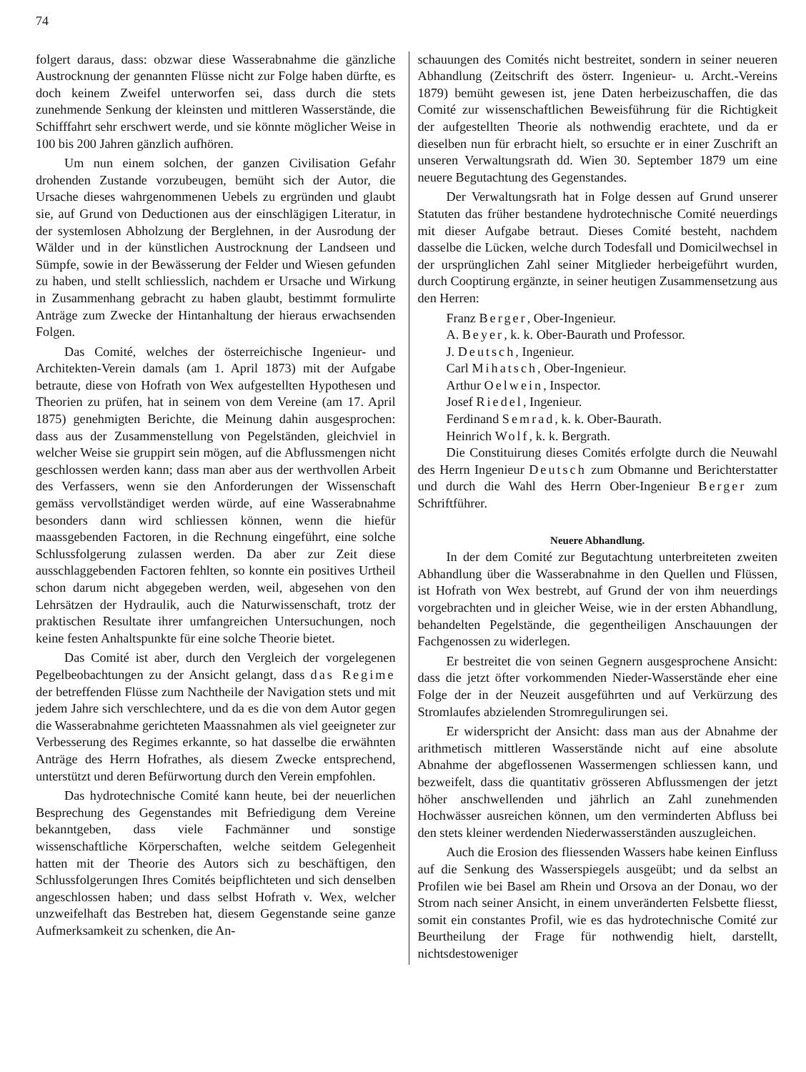74
folgert daraus, dass: obzwar diese Wasserabnahme die gänzliche Austrocknung der genannten Flüsse nicht zur Folge haben dürfte, es doch keinem Zweifel unterworfen sei, dass durch die stets zunehmende Senkung der kleinsten und mittleren Wasserstände, die Schifffahrt sehr erschwert werde, und sie könnte möglicher Weise in 100 bis 200 Jahren gänzlich aufhören.
Um nun einem solchen, der ganzen Civilisation Gefahr drohenden Zustande vorzubeugen, bemüht sich der Autor, die Ursache dieses wahrgenommenen Uebels zu ergründen und glaubt sie, auf Grund von Deductionen aus der einschlägigen Literatur, in der systemlosen Abholzung der Berglehnen, in der Ausrodung der Wälder und in der künstlichen Austrocknung der Landseen und Sümpfe, sowie in der Bewässerung der Felder und Wiesen gefunden zu haben, und stellt schliesslich, nachdem er Ursache und Wirkung in Zusammenhang gebracht zu haben glaubt, bestimmt formulirte Anträge zum Zwecke der Hintanhaltung der hieraus erwachsenden Folgen.
Das Comité, welches der österreichische Ingenieur- und Architekten-Verein damals (am 1. April 1873) mit der Aufgabe betraute, diese von Hofrath von Wex aufgestellten Hypothesen und Theorien zu prüfen, hat in seinem von dem Vereine (am 17. April 1875) genehmigten Berichte, die Meinung dahin ausgesprochen: dass aus der Zusammenstellung von Pegelständen, gleichviel in welcher Weise sie gruppirt sein mögen, auf die Abflussmengen nicht geschlossen werden kann; dass man aber aus der werthvollen Arbeit des Verfassers, wenn sie den Anforderungen der Wissenschaft gemäss vervollständiget werden würde, auf eine Wasserabnahme besonders dann wird schliessen können, wenn die hiefür maassgebenden Factoren, in die Rechnung eingeführt, eine solche Schlussfolgerung zulassen werden. Da aber zur Zeit diese ausschlaggebenden Factoren fehlten, so konnte ein positives Urtheil schon darum nicht abgegeben werden, weil, abgesehen von den Lehrsätzen der Hydraulik, auch die Naturwissenschaft, trotz der praktischen Resultate ihrer umfangreichen Untersuchungen, noch keine festen Anhaltspunkte für eine solche Theorie bietet.
Das Comité ist aber, durch den Vergleich der vorgelegenen Pegelbeobachtungen zu der Ansicht gelangt, dass das Regime der betreffenden Flüsse zum Nachtheile der Navigation stets und mit jedem Jahre sich verschlechtere, und da es die von dem Autor gegen die Wasserabnahme gerichteten Maassnahmen als viel geeigneter zur Verbesserung des Regimes erkannte, so hat dasselbe die erwähnten Anträge des Herrn Hofrathes, als diesem Zwecke entsprechend, unterstützt und deren Befürwortung durch den Verein empfohlen.
Das hydrotechnische Comité kann heute, bei der neuerlichen Besprechung des Gegenstandes mit Befriedigung dem Vereine bekanntgeben, dass viele Fachmänner und sonstige wissenschaftliche Körperschaften, welche seitdem Gelegenheit hatten mit der Theorie des Autors sich zu beschäftigen, den Schlussfolgerungen Ihres Comités beipflichteten und sich denselben angeschlossen haben; und dass selbst Hofrath v. Wex, welcher unzweifelhaft das Bestreben hat, diesem Gegenstande seine ganze Aufmerksamkeit zu schenken, die An-
schauungen des Comités nicht bestreitet, sondern in seiner neueren Abhandlung (Zeitschrift des österr. Ingenieur- u. Archt.-Vereins 1879) bemüht gewesen ist, jene Daten herbeizuschaffen, die das Comité zur wissenschaftlichen Beweisführung für die Richtigkeit der aufgestellten Theorie als nothwendig erachtete, und da er dieselben nun für erbracht hielt, so ersuchte er in einer Zuschrift an unseren Verwaltungsrath dd. Wien 30. September 1879 um eine neuere Begutachtung des Gegenstandes.
Der Verwaltungsrath hat in Folge dessen auf Grund unserer Statuten das früher bestandene hydrotechnische Comité neuerdings mit dieser Aufgabe betraut. Dieses Comité besteht, nachdem dasselbe die Lücken, welche durch Todesfall und Domicilwechsel in der ursprünglichen Zahl seiner Mitglieder herbeigeführt wurden, durch Cooptirung ergänzte, in seiner heutigen Zusammensetzung aus den Herren:
Franz Berger, Ober-Ingenieur.
A. Beyer, k. k. Ober-Baurath und Professor.
J. Deutsch, Ingenieur.
Carl Mihatsch, Ober-Ingenieur.
Arthur Oelwein, Inspector.
Josef Riedel, Ingenieur.
Ferdinand Semrad, k. k. Ober-Baurath.
Heinrich Wolf, k. k. Bergrath.
Die Constituirung dieses Comités erfolgte durch die Neuwahl des Herrn Ingenieur Deutsch zum Obmanne und Berichterstatter und durch die Wahl des Herrn Ober-Ingenieur Berger zum Schriftführer.
Neuere Abhandlung.
In der dem Comité zur Begutachtung unterbreiteten zweiten Abhandlung über die Wasserabnahme in den Quellen und Flüssen, ist Hofrath von Wex bestrebt, auf Grund der von ihm neuerdings vorgebrachten und in gleicher Weise, wie in der ersten Abhandlung, behandelten Pegelstände, die gegentheiligen Anschauungen der Fachgenossen zu widerlegen.
Er bestreitet die von seinen Gegnern ausgesprochene Ansicht: dass die jetzt öfter vorkommenden Nieder-Wasserstände eher eine Folge der in der Neuzeit ausgeführten und auf Verkürzung des Stromlaufes abzielenden Stromregulirungen sei.
Er widerspricht der Ansicht: dass man aus der Abnahme der arithmetisch mittleren Wasserstände nicht auf eine absolute Abnahme der abgeflossenen Wassermengen schliessen kann, und bezweifelt, dass die quantitativ grösseren Abflussmengen der jetzt höher anschwellenden und jährlich an Zahl zunehmenden Hochwässer ausreichen können, um den verminderten Abfluss bei den stets kleiner werdenden Niederwasserständen auszugleichen.
Auch die Erosion des fliessenden Wassers habe keinen Einfluss auf die Senkung des Wasserspiegels ausgeübt; und da selbst an Profilen wie bei Basel am Rhein und Orsova an der Donau, wo der Strom nach seiner Ansicht, in einem unveränderten Felsbette fliesst, somit ein constantes Profil, wie es das hydrotechnische Comité zur Beurtheilung der Frage für nothwendig hielt, darstellt, nichtsdestoweniger